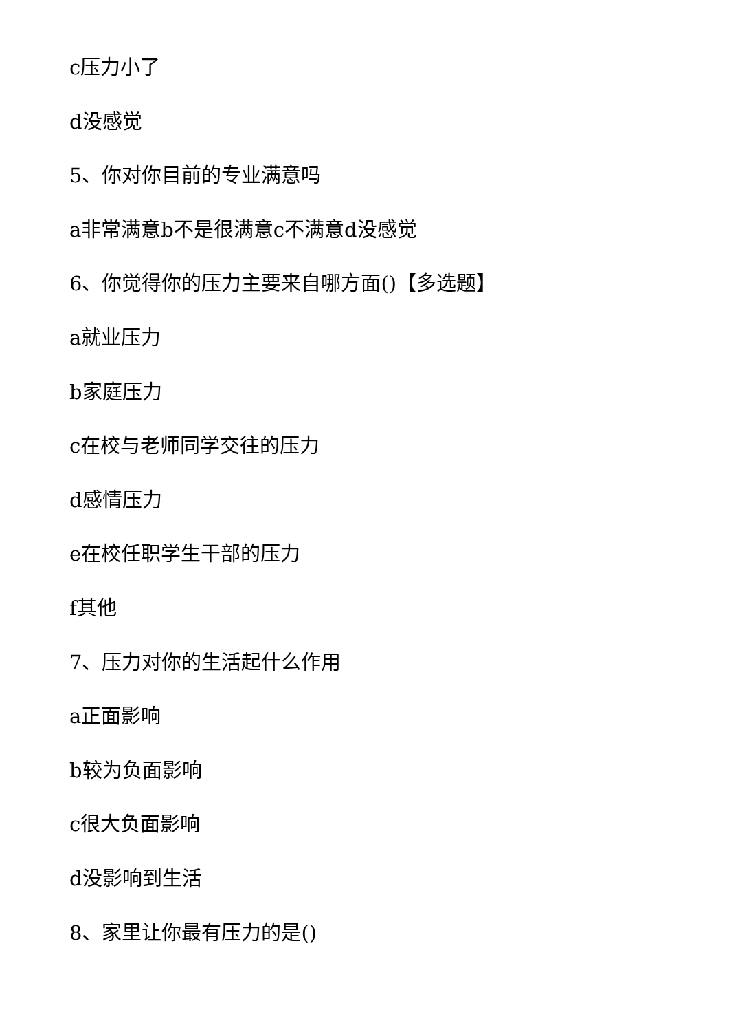c压力小了
d没感觉
5、你对你目前的专业满意吗
a非常满意b不是很满意c不满意d没感觉
6、你觉得你的压力主要来自哪方面()【多选题】
a就业压力
b家庭压力
c在校与老师同学交往的压力
d感情压力
e在校任职学生干部的压力
f其他
7、压力对你的生活起什么作用
a正面影响
b较为负面影响
c很大负面影响
d没影响到生活
8、家里让你最有压力的是()